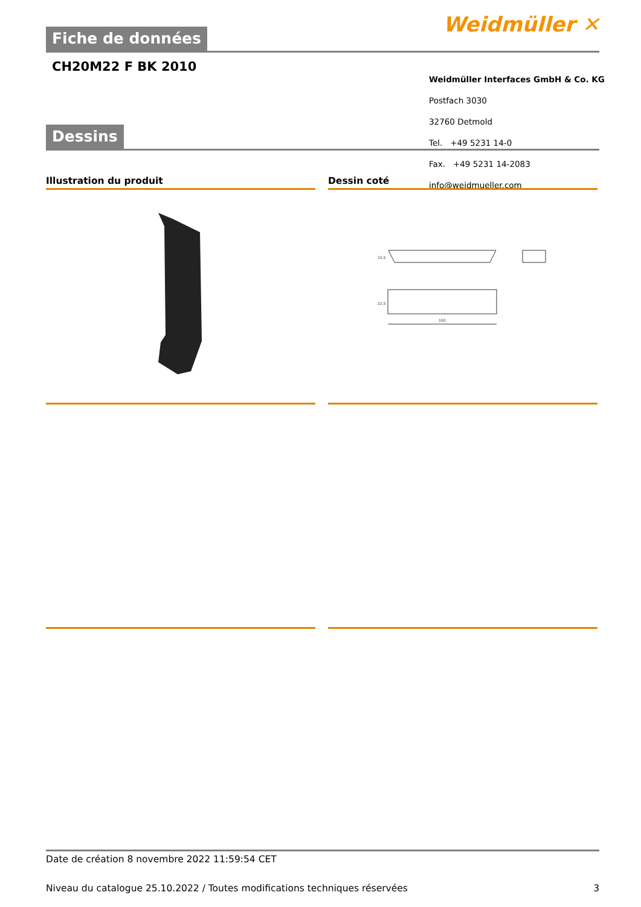Fiche de données Weidmüller ✕
CH20M22 F BK 2010
Dessins
Weidmüller Interfaces GmbH & Co. KG
Postfach 3030
32760 Detmold
Tel. +49 5231 14-0
Fax. +49 5231 14-2083
info@weidmueller.com
Illustration du produit
Dessin coté
100
15,5
22,5
Date de création 8 novembre 2022 11:59:54 CET
Niveau du catalogue 25.10.2022 / Toutes modifications techniques réservées 3